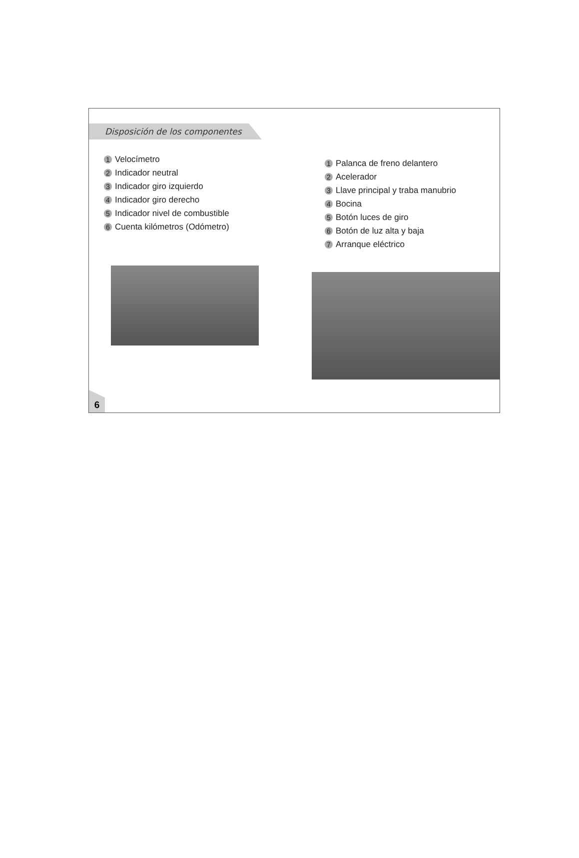Disposición de los componentes
1 Velocímetro
2 Indicador neutral
3 Indicador giro izquierdo
4 Indicador giro derecho
5 Indicador nivel de combustible
6 Cuenta kilómetros (Odómetro)
1 Palanca de freno delantero
2 Acelerador
3 Llave principal y traba manubrio
4 Bocina
5 Botón luces de giro
6 Botón de luz alta y baja
7 Arranque eléctrico
6